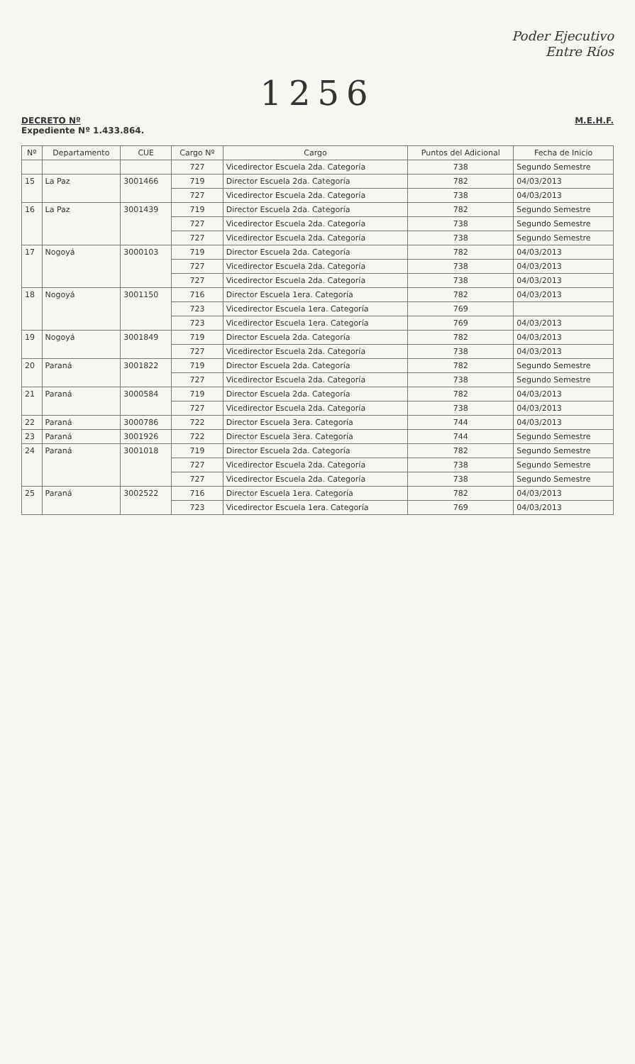Poder Ejecutivo
Entre Ríos
1256
DECRETO Nº M.E.H.F.
Expediente Nº 1.433.864.
| Nº | Departamento | CUE | Cargo Nº | Cargo | Puntos del Adicional | Fecha de Inicio |
| --- | --- | --- | --- | --- | --- | --- |
| | | | 727 | Vicedirector Escuela 2da. Categoría | 738 | Segundo Semestre |
| 15 | La Paz | 3001466 | 719 | Director Escuela 2da. Categoría | 782 | 04/03/2013 |
| | | | 727 | Vicedirector Escuela 2da. Categoría | 738 | 04/03/2013 |
| 16 | La Paz | 3001439 | 719 | Director Escuela 2da. Categoría | 782 | Segundo Semestre |
| | | | 727 | Vicedirector Escuela 2da. Categoría | 738 | Segundo Semestre |
| | | | 727 | Vicedirector Escuela 2da. Categoría | 738 | Segundo Semestre |
| 17 | Nogoyá | 3000103 | 719 | Director Escuela 2da. Categoría | 782 | 04/03/2013 |
| | | | 727 | Vicedirector Escuela 2da. Categoría | 738 | 04/03/2013 |
| | | | 727 | Vicedirector Escuela 2da. Categoría | 738 | 04/03/2013 |
| 18 | Nogoyá | 3001150 | 716 | Director Escuela 1era. Categoría | 782 | 04/03/2013 |
| | | | 723 | Vicedirector Escuela 1era. Categoría | 769 | |
| | | | 723 | Vicedirector Escuela 1era. Categoría | 769 | 04/03/2013 |
| 19 | Nogoyá | 3001849 | 719 | Director Escuela 2da. Categoría | 782 | 04/03/2013 |
| | | | 727 | Vicedirector Escuela 2da. Categoría | 738 | 04/03/2013 |
| 20 | Paraná | 3001822 | 719 | Director Escuela 2da. Categoría | 782 | Segundo Semestre |
| | | | 727 | Vicedirector Escuela 2da. Categoría | 738 | Segundo Semestre |
| 21 | Paraná | 3000584 | 719 | Director Escuela 2da. Categoría | 782 | 04/03/2013 |
| | | | 727 | Vicedirector Escuela 2da. Categoría | 738 | 04/03/2013 |
| 22 | Paraná | 3000786 | 722 | Director Escuela 3era. Categoría | 744 | 04/03/2013 |
| 23 | Paraná | 3001926 | 722 | Director Escuela 3era. Categoría | 744 | Segundo Semestre |
| 24 | Paraná | 3001018 | 719 | Director Escuela 2da. Categoría | 782 | Segundo Semestre |
| | | | 727 | Vicedirector Escuela 2da. Categoría | 738 | Segundo Semestre |
| | | | 727 | Vicedirector Escuela 2da. Categoría | 738 | Segundo Semestre |
| 25 | Paraná | 3002522 | 716 | Director Escuela 1era. Categoría | 782 | 04/03/2013 |
| | | | 723 | Vicedirector Escuela 1era. Categoría | 769 | 04/03/2013 |